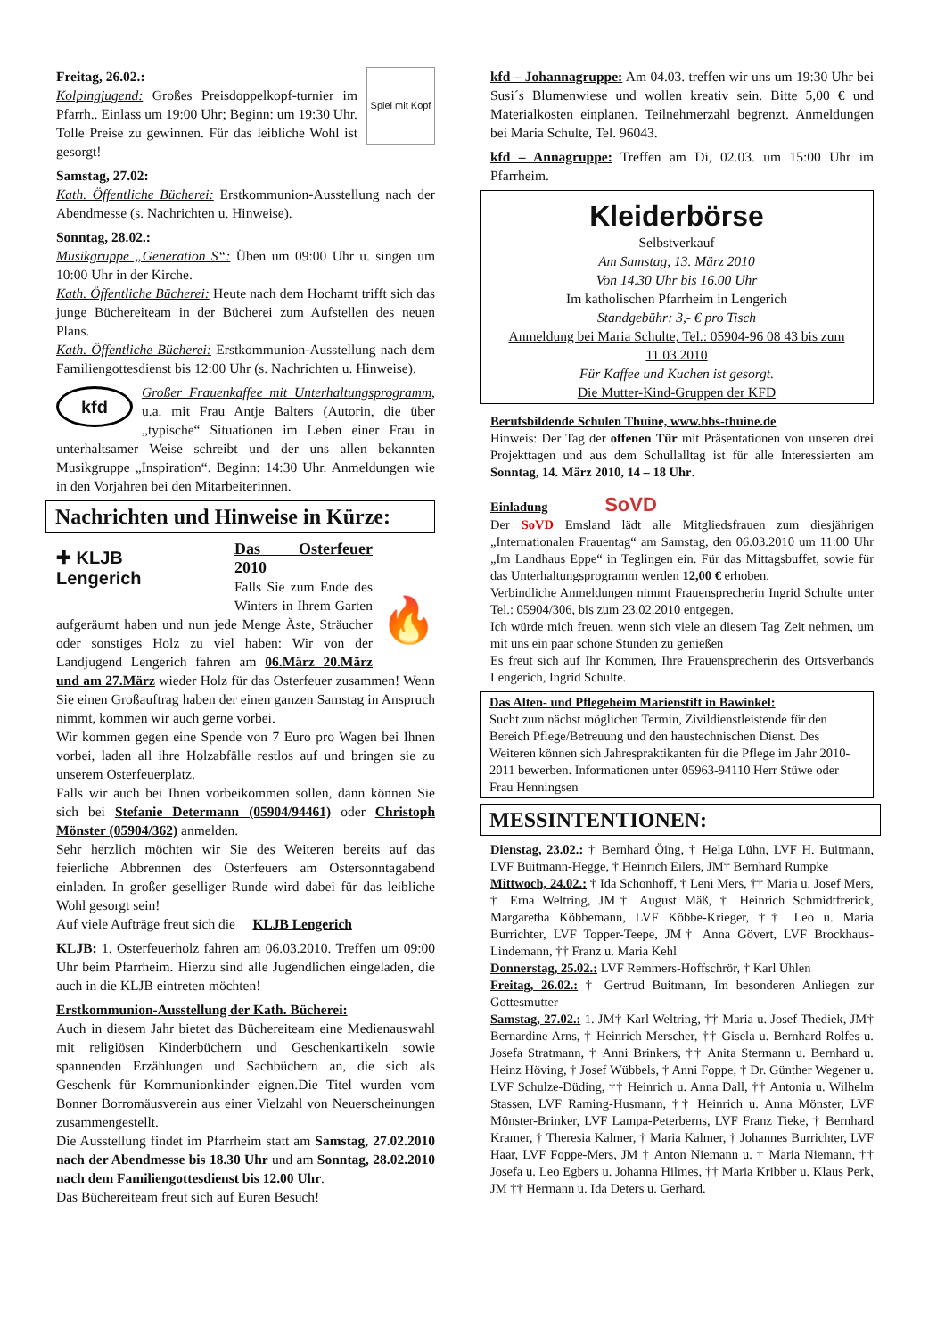Spiel mit Kopf
Freitag, 26.02.:
Kolpingjugend: Großes Preisdoppelkopf-turnier im Pfarrh.. Einlass um 19:00 Uhr; Beginn: um 19:30 Uhr. Tolle Preise zu gewinnen. Für das leibliche Wohl ist gesorgt!
Samstag, 27.02:
Kath. Öffentliche Bücherei: Erstkommunion-Ausstellung nach der Abendmesse (s. Nachrichten u. Hinweise).
Sonntag, 28.02.:
Musikgruppe „Generation S“: Üben um 09:00 Uhr u. singen um 10:00 Uhr in der Kirche.
Kath. Öffentliche Bücherei: Heute nach dem Hochamt trifft sich das junge Büchereiteam in der Bücherei zum Aufstellen des neuen Plans.
Kath. Öffentliche Bücherei: Erstkommunion-Ausstellung nach dem Familiengottesdienst bis 12:00 Uhr (s. Nachrichten u. Hinweise).
kfd Großer Frauenkaffee mit Unterhaltungsprogramm, u.a. mit Frau Antje Balters (Autorin, die über „typische“ Situationen im Leben einer Frau in unterhaltsamer Weise schreibt und der uns allen bekannten Musikgruppe „Inspiration“. Beginn: 14:30 Uhr. Anmeldungen wie in den Vorjahren bei den Mitarbeiterinnen.
Nachrichten und Hinweise in Kürze:
✚ KLJB
Lengerich
🔥
Das Osterfeuer 2010
Falls Sie zum Ende des Winters in Ihrem Garten aufgeräumt haben und nun jede Menge Äste, Sträucher oder sonstiges Holz zu viel haben: Wir von der Landjugend Lengerich fahren am 06.März 20.März und am 27.März wieder Holz für das Osterfeuer zusammen! Wenn Sie einen Großauftrag haben der einen ganzen Samstag in Anspruch nimmt, kommen wir auch gerne vorbei.
Wir kommen gegen eine Spende von 7 Euro pro Wagen bei Ihnen vorbei, laden all ihre Holzabfälle restlos auf und bringen sie zu unserem Osterfeuerplatz.
Falls wir auch bei Ihnen vorbeikommen sollen, dann können Sie sich bei Stefanie Determann (05904/94461) oder Christoph Mönster (05904/362) anmelden.
Sehr herzlich möchten wir Sie des Weiteren bereits auf das feierliche Abbrennen des Osterfeuers am Ostersonntagabend einladen. In großer geselliger Runde wird dabei für das leibliche Wohl gesorgt sein!
Auf viele Aufträge freut sich die KLJB Lengerich
KLJB: 1. Osterfeuerholz fahren am 06.03.2010. Treffen um 09:00 Uhr beim Pfarrheim. Hierzu sind alle Jugendlichen eingeladen, die auch in die KLJB eintreten möchten!
Erstkommunion-Ausstellung der Kath. Bücherei:
Auch in diesem Jahr bietet das Büchereiteam eine Medienauswahl mit religiösen Kinderbüchern und Geschenkartikeln sowie spannenden Erzählungen und Sachbüchern an, die sich als Geschenk für Kommunionkinder eignen.Die Titel wurden vom Bonner Borromäusverein aus einer Vielzahl von Neuerscheinungen zusammengestellt.
Die Ausstellung findet im Pfarrheim statt am Samstag, 27.02.2010 nach der Abendmesse bis 18.30 Uhr und am Sonntag, 28.02.2010 nach dem Familiengottesdienst bis 12.00 Uhr.
Das Büchereiteam freut sich auf Euren Besuch!
kfd – Johannagruppe: Am 04.03. treffen wir uns um 19:30 Uhr bei Susi´s Blumenwiese und wollen kreativ sein. Bitte 5,00 € und Materialkosten einplanen. Teilnehmerzahl begrenzt. Anmeldungen bei Maria Schulte, Tel. 96043.
kfd – Annagruppe: Treffen am Di, 02.03. um 15:00 Uhr im Pfarrheim.
Kleiderbörse
Selbstverkauf
Am Samstag, 13. März 2010
Von 14.30 Uhr bis 16.00 Uhr
Im katholischen Pfarrheim in Lengerich
Standgebühr: 3,- € pro Tisch
Anmeldung bei Maria Schulte, Tel.: 05904-96 08 43 bis zum 11.03.2010
Für Kaffee und Kuchen ist gesorgt.
Die Mutter-Kind-Gruppen der KFD
Berufsbildende Schulen Thuine, www.bbs-thuine.de
Hinweis: Der Tag der offenen Tür mit Präsentationen von unseren drei Projekttagen und aus dem Schullalltag ist für alle Interessierten am Sonntag, 14. März 2010, 14 – 18 Uhr.
Einladung SoVD
Der SoVD Emsland lädt alle Mitgliedsfrauen zum diesjährigen „Internationalen Frauentag“ am Samstag, den 06.03.2010 um 11:00 Uhr „Im Landhaus Eppe“ in Teglingen ein. Für das Mittagsbuffet, sowie für das Unterhaltungsprogramm werden 12,00 € erhoben.
Verbindliche Anmeldungen nimmt Frauensprecherin Ingrid Schulte unter Tel.: 05904/306, bis zum 23.02.2010 entgegen.
Ich würde mich freuen, wenn sich viele an diesem Tag Zeit nehmen, um mit uns ein paar schöne Stunden zu genießen
Es freut sich auf Ihr Kommen, Ihre Frauensprecherin des Ortsverbands Lengerich, Ingrid Schulte.
Das Alten- und Pflegeheim Marienstift in Bawinkel:
Sucht zum nächst möglichen Termin, Zivildienstleistende für den Bereich Pflege/Betreuung und den haustechnischen Dienst. Des Weiteren können sich Jahrespraktikanten für die Pflege im Jahr 2010-2011 bewerben. Informationen unter 05963-94110 Herr Stüwe oder Frau Henningsen
MESSINTENTIONEN:
Dienstag, 23.02.: † Bernhard Öing, † Helga Lühn, LVF H. Buitmann, LVF Buitmann-Hegge, † Heinrich Eilers, JM† Bernhard Rumpke
Mittwoch, 24.02.: † Ida Schonhoff, † Leni Mers, †† Maria u. Josef Mers, † Erna Weltring, JM† August Mäß, † Heinrich Schmidtfrerick, Margaretha Köbbemann, LVF Köbbe-Krieger, †† Leo u. Maria Burrichter, LVF Topper-Teepe, JM† Anna Gövert, LVF Brockhaus-Lindemann, †† Franz u. Maria Kehl
Donnerstag, 25.02.: LVF Remmers-Hoffschrör, † Karl Uhlen
Freitag, 26.02.: † Gertrud Buitmann, Im besonderen Anliegen zur Gottesmutter
Samstag, 27.02.: 1. JM† Karl Weltring, †† Maria u. Josef Thediek, JM† Bernardine Arns, † Heinrich Merscher, †† Gisela u. Bernhard Rolfes u. Josefa Stratmann, † Anni Brinkers, †† Anita Stermann u. Bernhard u. Heinz Höving, † Josef Wübbels, † Anni Foppe, † Dr. Günther Wegener u. LVF Schulze-Düding, †† Heinrich u. Anna Dall, †† Antonia u. Wilhelm Stassen, LVF Raming-Husmann, †† Heinrich u. Anna Mönster, LVF Mönster-Brinker, LVF Lampa-Peterberns, LVF Franz Tieke, † Bernhard Kramer, † Theresia Kalmer, † Maria Kalmer, † Johannes Burrichter, LVF Haar, LVF Foppe-Mers, JM † Anton Niemann u. † Maria Niemann, †† Josefa u. Leo Egbers u. Johanna Hilmes, †† Maria Kribber u. Klaus Perk, JM †† Hermann u. Ida Deters u. Gerhard.